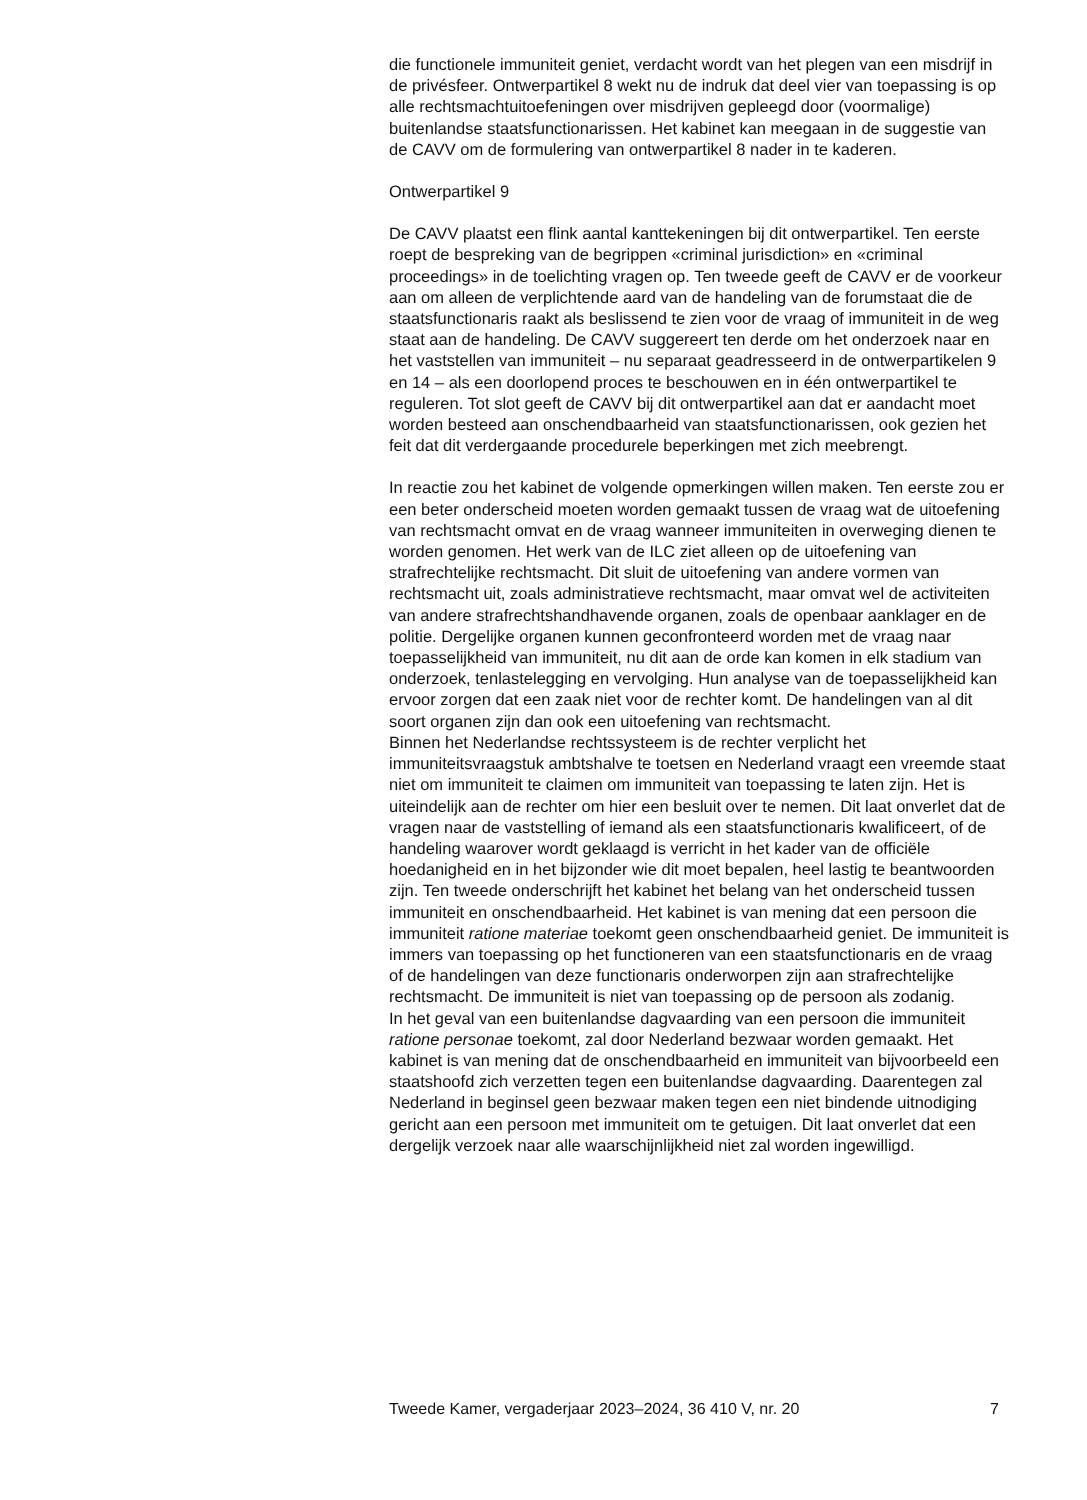die functionele immuniteit geniet, verdacht wordt van het plegen van een misdrijf in de privésfeer. Ontwerpartikel 8 wekt nu de indruk dat deel vier van toepassing is op alle rechtsmachtuitoefeningen over misdrijven gepleegd door (voormalige) buitenlandse staatsfunctionarissen. Het kabinet kan meegaan in de suggestie van de CAVV om de formulering van ontwerpartikel 8 nader in te kaderen.
Ontwerpartikel 9
De CAVV plaatst een flink aantal kanttekeningen bij dit ontwerpartikel. Ten eerste roept de bespreking van de begrippen «criminal jurisdiction» en «criminal proceedings» in de toelichting vragen op. Ten tweede geeft de CAVV er de voorkeur aan om alleen de verplichtende aard van de handeling van de forumstaat die de staatsfunctionaris raakt als beslissend te zien voor de vraag of immuniteit in de weg staat aan de handeling. De CAVV suggereert ten derde om het onderzoek naar en het vaststellen van immuniteit – nu separaat geadresseerd in de ontwerpartikelen 9 en 14 – als een doorlopend proces te beschouwen en in één ontwerpartikel te reguleren. Tot slot geeft de CAVV bij dit ontwerpartikel aan dat er aandacht moet worden besteed aan onschendbaarheid van staatsfunctionarissen, ook gezien het feit dat dit verdergaande procedurele beperkingen met zich meebrengt.
In reactie zou het kabinet de volgende opmerkingen willen maken. Ten eerste zou er een beter onderscheid moeten worden gemaakt tussen de vraag wat de uitoefening van rechtsmacht omvat en de vraag wanneer immuniteiten in overweging dienen te worden genomen. Het werk van de ILC ziet alleen op de uitoefening van strafrechtelijke rechtsmacht. Dit sluit de uitoefening van andere vormen van rechtsmacht uit, zoals administratieve rechtsmacht, maar omvat wel de activiteiten van andere strafrechtshandhavende organen, zoals de openbaar aanklager en de politie. Dergelijke organen kunnen geconfronteerd worden met de vraag naar toepasselijkheid van immuniteit, nu dit aan de orde kan komen in elk stadium van onderzoek, tenlastelegging en vervolging. Hun analyse van de toepasselijkheid kan ervoor zorgen dat een zaak niet voor de rechter komt. De handelingen van al dit soort organen zijn dan ook een uitoefening van rechtsmacht.
Binnen het Nederlandse rechtssysteem is de rechter verplicht het immuniteitsvraagstuk ambtshalve te toetsen en Nederland vraagt een vreemde staat niet om immuniteit te claimen om immuniteit van toepassing te laten zijn. Het is uiteindelijk aan de rechter om hier een besluit over te nemen. Dit laat onverlet dat de vragen naar de vaststelling of iemand als een staatsfunctionaris kwalificeert, of de handeling waarover wordt geklaagd is verricht in het kader van de officiële hoedanigheid en in het bijzonder wie dit moet bepalen, heel lastig te beantwoorden zijn. Ten tweede onderschrijft het kabinet het belang van het onderscheid tussen immuniteit en onschendbaarheid. Het kabinet is van mening dat een persoon die immuniteit ratione materiae toekomt geen onschendbaarheid geniet. De immuniteit is immers van toepassing op het functioneren van een staatsfunctionaris en de vraag of de handelingen van deze functionaris onderworpen zijn aan strafrechtelijke rechtsmacht. De immuniteit is niet van toepassing op de persoon als zodanig.
In het geval van een buitenlandse dagvaarding van een persoon die immuniteit ratione personae toekomt, zal door Nederland bezwaar worden gemaakt. Het kabinet is van mening dat de onschendbaarheid en immuniteit van bijvoorbeeld een staatshoofd zich verzetten tegen een buitenlandse dagvaarding. Daarentegen zal Nederland in beginsel geen bezwaar maken tegen een niet bindende uitnodiging gericht aan een persoon met immuniteit om te getuigen. Dit laat onverlet dat een dergelijk verzoek naar alle waarschijnlijkheid niet zal worden ingewilligd.
Tweede Kamer, vergaderjaar 2023–2024, 36 410 V, nr. 20 7